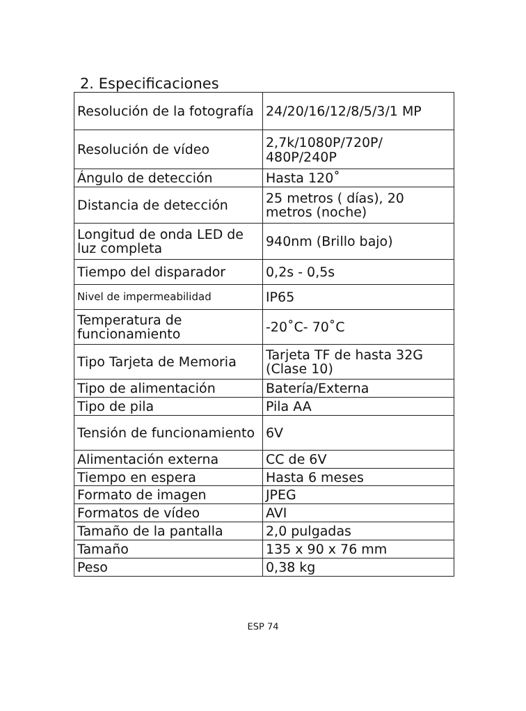2. Especificaciones
| Resolución de la fotografía | 24/20/16/12/8/5/3/1 MP |
| Resolución de vídeo | 2,7k/1080P/720P/ 480P/240P |
| Ángulo de detección | Hasta 120˚ |
| Distancia de detección | 25 metros ( días), 20 metros (noche) |
| Longitud de onda LED de luz completa | 940nm (Brillo bajo) |
| Tiempo del disparador | 0,2s - 0,5s |
| Nivel de impermeabilidad | IP65 |
| Temperatura de funcionamiento | -20˚C- 70˚C |
| Tipo Tarjeta de Memoria | Tarjeta TF de hasta 32G (Clase 10) |
| Tipo de alimentación | Batería/Externa |
| Tipo de pila | Pila AA |
| Tensión de funcionamiento | 6V |
| Alimentación externa | CC de 6V |
| Tiempo en espera | Hasta 6 meses |
| Formato de imagen | JPEG |
| Formatos de vídeo | AVI |
| Tamaño de la pantalla | 2,0 pulgadas |
| Tamaño | 135 x 90 x 76 mm |
| Peso | 0,38 kg |
ESP 74